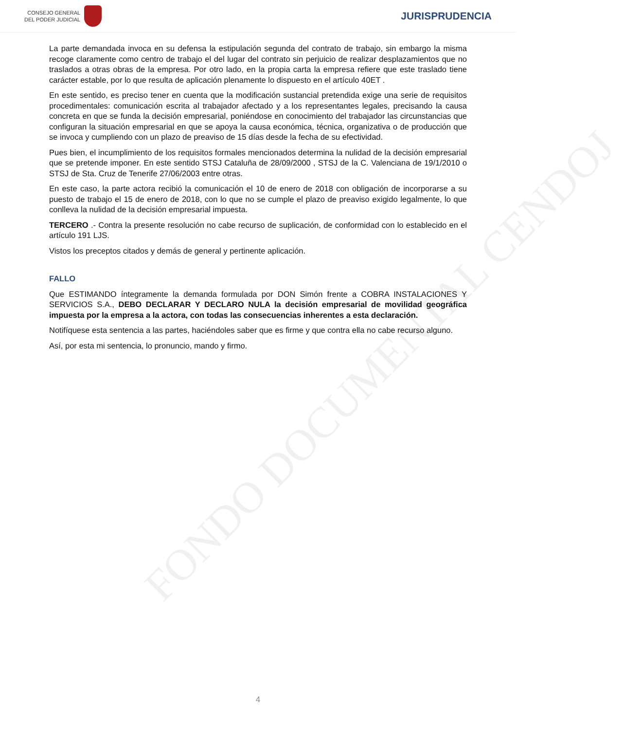CONSEJO GENERAL
DEL PODER JUDICIAL
JURISPRUDENCIA
FONDO DOCUMENTAL CENDOJ
La parte demandada invoca en su defensa la estipulación segunda del contrato de trabajo, sin embargo la misma recoge claramente como centro de trabajo el del lugar del contrato sin perjuicio de realizar desplazamientos que no traslados a otras obras de la empresa. Por otro lado, en la propia carta la empresa refiere que este traslado tiene carácter estable, por lo que resulta de aplicación plenamente lo dispuesto en el artículo 40ET .
En este sentido, es preciso tener en cuenta que la modificación sustancial pretendida exige una serie de requisitos procedimentales: comunicación escrita al trabajador afectado y a los representantes legales, precisando la causa concreta en que se funda la decisión empresarial, poniéndose en conocimiento del trabajador las circunstancias que configuran la situación empresarial en que se apoya la causa económica, técnica, organizativa o de producción que se invoca y cumpliendo con un plazo de preaviso de 15 días desde la fecha de su efectividad.
Pues bien, el incumplimiento de los requisitos formales mencionados determina la nulidad de la decisión empresarial que se pretende imponer. En este sentido STSJ Cataluña de 28/09/2000 , STSJ de la C. Valenciana de 19/1/2010 o STSJ de Sta. Cruz de Tenerife 27/06/2003 entre otras.
En este caso, la parte actora recibió la comunicación el 10 de enero de 2018 con obligación de incorporarse a su puesto de trabajo el 15 de enero de 2018, con lo que no se cumple el plazo de preaviso exigido legalmente, lo que conlleva la nulidad de la decisión empresarial impuesta.
TERCERO .- Contra la presente resolución no cabe recurso de suplicación, de conformidad con lo establecido en el artículo 191 LJS.
Vistos los preceptos citados y demás de general y pertinente aplicación.
FALLO
Que ESTIMANDO íntegramente la demanda formulada por DON Simón frente a COBRA INSTALACIONES Y SERVICIOS S.A., DEBO DECLARAR Y DECLARO NULA la decisión empresarial de movilidad geográfica impuesta por la empresa a la actora, con todas las consecuencias inherentes a esta declaración.
Notifíquese esta sentencia a las partes, haciéndoles saber que es firme y que contra ella no cabe recurso alguno.
Así, por esta mi sentencia, lo pronuncio, mando y firmo.
4